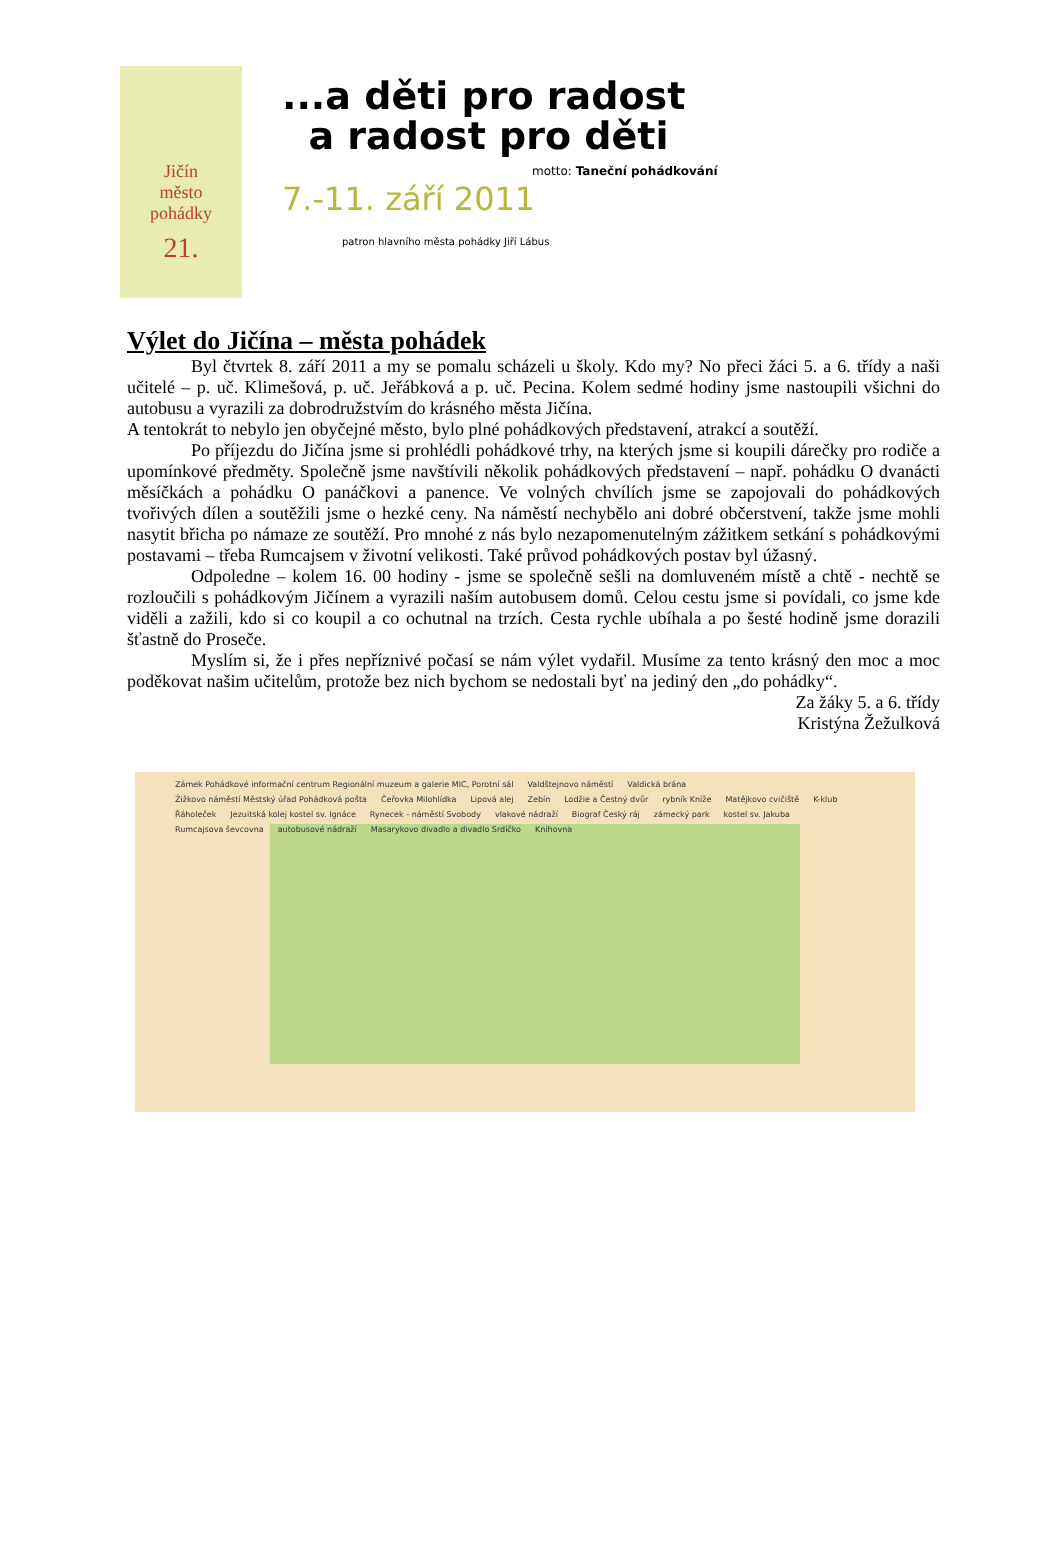Jičín
město
pohádky
21.
...a děti pro radost
a radost pro děti
motto: Taneční pohádkování
7.-11. září 2011
patron hlavního města pohádky Jiří Lábus
Výlet do Jičína – města pohádek
Byl čtvrtek 8. září 2011 a my se pomalu scházeli u školy. Kdo my? No přeci žáci 5. a 6. třídy a naši učitelé – p. uč. Klimešová, p. uč. Jeřábková a p. uč. Pecina. Kolem sedmé hodiny jsme nastoupili všichni do autobusu a vyrazili za dobrodružstvím do krásného města Jičína.
A tentokrát to nebylo jen obyčejné město, bylo plné pohádkových představení, atrakcí a soutěží.
Po příjezdu do Jičína jsme si prohlédli pohádkové trhy, na kterých jsme si koupili dárečky pro rodiče a upomínkové předměty. Společně jsme navštívili několik pohádkových představení – např. pohádku O dvanácti měsíčkách a pohádku O panáčkovi a panence. Ve volných chvílích jsme se zapojovali do pohádkových tvořivých dílen a soutěžili jsme o hezké ceny. Na náměstí nechybělo ani dobré občerstvení, takže jsme mohli nasytit břicha po námaze ze soutěží. Pro mnohé z nás bylo nezapomenutelným zážitkem setkání s pohádkovými postavami – třeba Rumcajsem v životní velikosti. Také průvod pohádkových postav byl úžasný.
Odpoledne – kolem 16. 00 hodiny - jsme se společně sešli na domluveném místě a chtě - nechtě se rozloučili s pohádkovým Jičínem a vyrazili naším autobusem domů. Celou cestu jsme si povídali, co jsme kde viděli a zažili, kdo si co koupil a co ochutnal na trzích. Cesta rychle ubíhala a po šesté hodině jsme dorazili šťastně do Proseče.
Myslím si, že i přes nepříznivé počasí se nám výlet vydařil. Musíme za tento krásný den moc a moc poděkovat našim učitelům, protože bez nich bychom se nedostali byť na jediný den „do pohádky“.
Za žáky 5. a 6. třídy
Kristýna Žežulková
Zámek Pohádkové informační centrum Regionální muzeum a galerie MIC, Porotní sál Valdštejnovo náměstí Valdická brána Žižkovo náměstí Městský úřad Pohádková pošta Čeřovka Milohlídka Lipová alej Zebín Lodžie a Čestný dvůr rybník Kníže Matějkovo cvičiště K-klub Řáholeček Jezuitská kolej kostel sv. Ignáce Rynecek - náměstí Svobody vlakové nádraží Biograf Český ráj zámecký park kostel sv. Jakuba Rumcajsova ševcovna autobusové nádraží Masarykovo divadlo a divadlo Srdíčko Knihovna